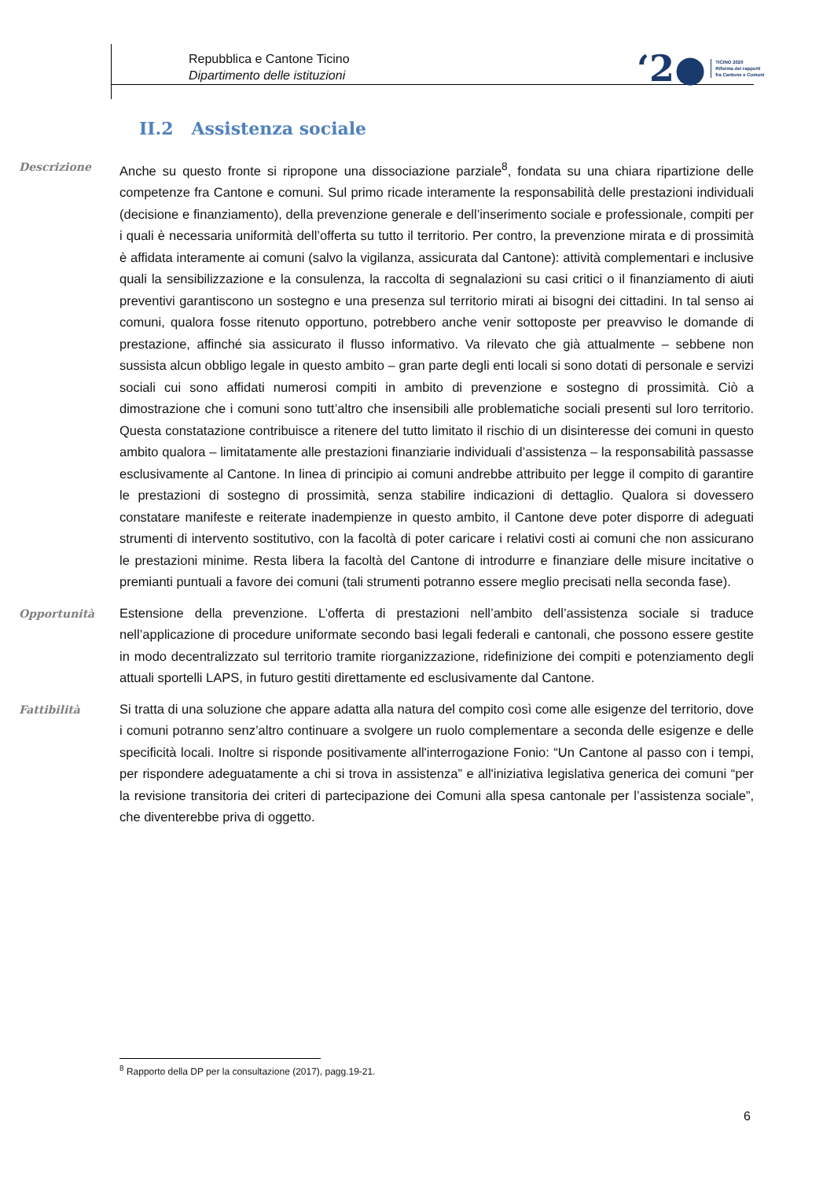Repubblica e Cantone Ticino
Dipartimento delle istituzioni
‘2●
TICINO 2020
Riforma dei rapporti
fra Cantone e Comuni
II.2 Assistenza sociale
Descrizione
Anche su questo fronte si ripropone una dissociazione parziale<sup>8</sup>, fondata su una chiara ripartizione delle competenze fra Cantone e comuni. Sul primo ricade interamente la responsabilità delle prestazioni individuali (decisione e finanziamento), della prevenzione generale e dell’inserimento sociale e professionale, compiti per i quali è necessaria uniformità dell’offerta su tutto il territorio. Per contro, la prevenzione mirata e di prossimità è affidata interamente ai comuni (salvo la vigilanza, assicurata dal Cantone): attività complementari e inclusive quali la sensibilizzazione e la consulenza, la raccolta di segnalazioni su casi critici o il finanziamento di aiuti preventivi garantiscono un sostegno e una presenza sul territorio mirati ai bisogni dei cittadini. In tal senso ai comuni, qualora fosse ritenuto opportuno, potrebbero anche venir sottoposte per preavviso le domande di prestazione, affinché sia assicurato il flusso informativo. Va rilevato che già attualmente – sebbene non sussista alcun obbligo legale in questo ambito – gran parte degli enti locali si sono dotati di personale e servizi sociali cui sono affidati numerosi compiti in ambito di prevenzione e sostegno di prossimità. Ciò a dimostrazione che i comuni sono tutt’altro che insensibili alle problematiche sociali presenti sul loro territorio. Questa constatazione contribuisce a ritenere del tutto limitato il rischio di un disinteresse dei comuni in questo ambito qualora – limitatamente alle prestazioni finanziarie individuali d’assistenza – la responsabilità passasse esclusivamente al Cantone. In linea di principio ai comuni andrebbe attribuito per legge il compito di garantire le prestazioni di sostegno di prossimità, senza stabilire indicazioni di dettaglio. Qualora si dovessero constatare manifeste e reiterate inadempienze in questo ambito, il Cantone deve poter disporre di adeguati strumenti di intervento sostitutivo, con la facoltà di poter caricare i relativi costi ai comuni che non assicurano le prestazioni minime. Resta libera la facoltà del Cantone di introdurre e finanziare delle misure incitative o premianti puntuali a favore dei comuni (tali strumenti potranno essere meglio precisati nella seconda fase).
Opportunità
Estensione della prevenzione. L’offerta di prestazioni nell’ambito dell’assistenza sociale si traduce nell’applicazione di procedure uniformate secondo basi legali federali e cantonali, che possono essere gestite in modo decentralizzato sul territorio tramite riorganizzazione, ridefinizione dei compiti e potenziamento degli attuali sportelli LAPS, in futuro gestiti direttamente ed esclusivamente dal Cantone.
Fattibilità
Si tratta di una soluzione che appare adatta alla natura del compito così come alle esigenze del territorio, dove i comuni potranno senz’altro continuare a svolgere un ruolo complementare a seconda delle esigenze e delle specificità locali. Inoltre si risponde positivamente all'interrogazione Fonio: “Un Cantone al passo con i tempi, per rispondere adeguatamente a chi si trova in assistenza” e all'iniziativa legislativa generica dei comuni “per la revisione transitoria dei criteri di partecipazione dei Comuni alla spesa cantonale per l’assistenza sociale”, che diventerebbe priva di oggetto.
<sup>8</sup> Rapporto della DP per la consultazione (2017), pagg.19-21.
6